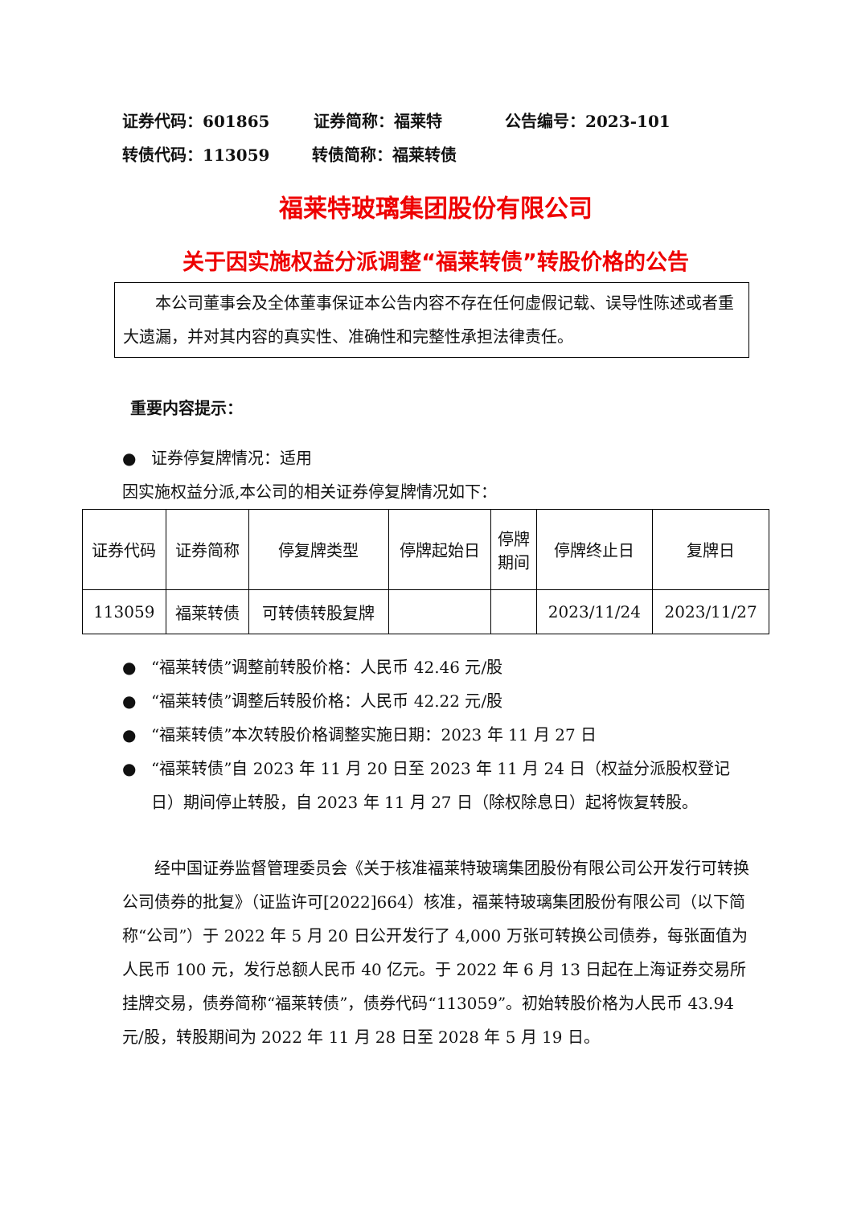证券代码：601865 证券简称：福莱特 公告编号：2023-101
转债代码：113059 转债简称：福莱转债
福莱特玻璃集团股份有限公司
关于因实施权益分派调整“福莱转债”转股价格的公告
　　本公司董事会及全体董事保证本公告内容不存在任何虚假记载、误导性陈述或者重大遗漏，并对其内容的真实性、准确性和完整性承担法律责任。
重要内容提示：
● 证券停复牌情况：适用
因实施权益分派,本公司的相关证券停复牌情况如下：
| 证券代码 | 证券简称 | 停复牌类型 | 停牌起始日 | 停牌 期间 | 停牌终止日 | 复牌日 |
| 113059 | 福莱转债 | 可转债转股复牌 | | | 2023/11/24 | 2023/11/27 |
● “福莱转债”调整前转股价格：人民币 42.46 元/股
● “福莱转债”调整后转股价格：人民币 42.22 元/股
● “福莱转债”本次转股价格调整实施日期：2023 年 11 月 27 日
● “福莱转债”自 2023 年 11 月 20 日至 2023 年 11 月 24 日（权益分派股权登记日）期间停止转股，自 2023 年 11 月 27 日（除权除息日）起将恢复转股。
　　经中国证券监督管理委员会《关于核准福莱特玻璃集团股份有限公司公开发行可转换公司债券的批复》（证监许可[2022]664）核准，福莱特玻璃集团股份有限公司（以下简称“公司”）于 2022 年 5 月 20 日公开发行了 4,000 万张可转换公司债券，每张面值为人民币 100 元，发行总额人民币 40 亿元。于 2022 年 6 月 13 日起在上海证券交易所挂牌交易，债券简称“福莱转债”，债券代码“113059”。初始转股价格为人民币 43.94 元/股，转股期间为 2022 年 11 月 28 日至 2028 年 5 月 19 日。